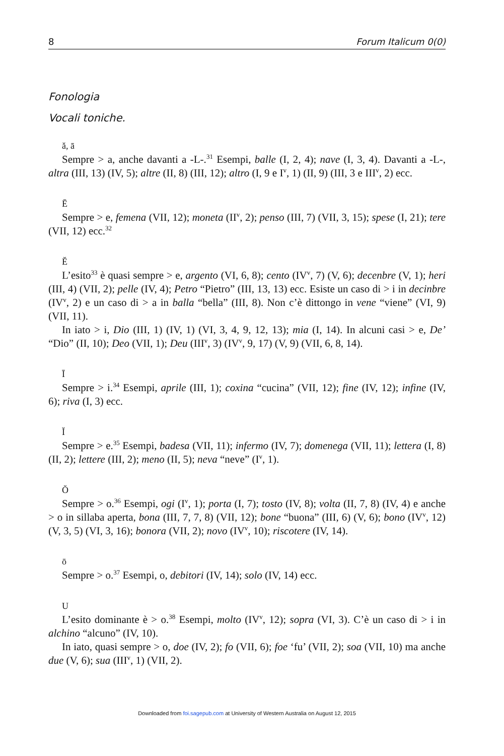8 Forum Italicum 0(0)
Fonologia
Vocali toniche.
ă, ā
Sempre > a, anche davanti a -L-.<sup>31</sup> Esempi, balle (I, 2, 4); nave (I, 3, 4). Davanti a -L-, altra (III, 13) (IV, 5); altre (II, 8) (III, 12); altro (I, 9 e I<sup>v</sup>, 1) (II, 9) (III, 3 e III<sup>v</sup>, 2) ecc.
Ē
Sempre > e, femena (VII, 12); moneta (II<sup>v</sup>, 2); penso (III, 7) (VII, 3, 15); spese (I, 21); tere (VII, 12) ecc.<sup>32</sup>
Ĕ
L’esito<sup>33</sup> è quasi sempre > e, argento (VI, 6, 8); cento (IV<sup>v</sup>, 7) (V, 6); decenbre (V, 1); heri (III, 4) (VII, 2); pelle (IV, 4); Petro “Pietro” (III, 13, 13) ecc. Esiste un caso di > i in decinbre (IV<sup>v</sup>, 2) e un caso di > a in balla “bella” (III, 8). Non c’è dittongo in vene “viene” (VI, 9) (VII, 11).
In iato > i, Dio (III, 1) (IV, 1) (VI, 3, 4, 9, 12, 13); mia (I, 14). In alcuni casi > e, De’ “Dio” (II, 10); Deo (VII, 1); Deu (III<sup>v</sup>, 3) (IV<sup>v</sup>, 9, 17) (V, 9) (VII, 6, 8, 14).
Ī
Sempre > i.<sup>34</sup> Esempi, aprile (III, 1); coxina “cucina” (VII, 12); fine (IV, 12); infine (IV, 6); riva (I, 3) ecc.
Ĭ
Sempre > e.<sup>35</sup> Esempi, badesa (VII, 11); infermo (IV, 7); domenega (VII, 11); lettera (I, 8) (II, 2); lettere (III, 2); meno (II, 5); neva “neve” (I<sup>v</sup>, 1).
Ŏ
Sempre > o.<sup>36</sup> Esempi, ogi (I<sup>v</sup>, 1); porta (I, 7); tosto (IV, 8); volta (II, 7, 8) (IV, 4) e anche > o in sillaba aperta, bona (III, 7, 7, 8) (VII, 12); bone “buona” (III, 6) (V, 6); bono (IV<sup>v</sup>, 12) (V, 3, 5) (VI, 3, 16); bonora (VII, 2); novo (IV<sup>v</sup>, 10); riscotere (IV, 14).
ō
Sempre > o.<sup>37</sup> Esempi, o, debitori (IV, 14); solo (IV, 14) ecc.
U
L’esito dominante è > o.<sup>38</sup> Esempi, molto (IV<sup>v</sup>, 12); sopra (VI, 3). C’è un caso di > i in alchino “alcuno” (IV, 10).
In iato, quasi sempre > o, doe (IV, 2); fo (VII, 6); foe ‘fu’ (VII, 2); soa (VII, 10) ma anche due (V, 6); sua (III<sup>v</sup>, 1) (VII, 2).
Downloaded from foi.sagepub.com at University of Western Australia on August 12, 2015